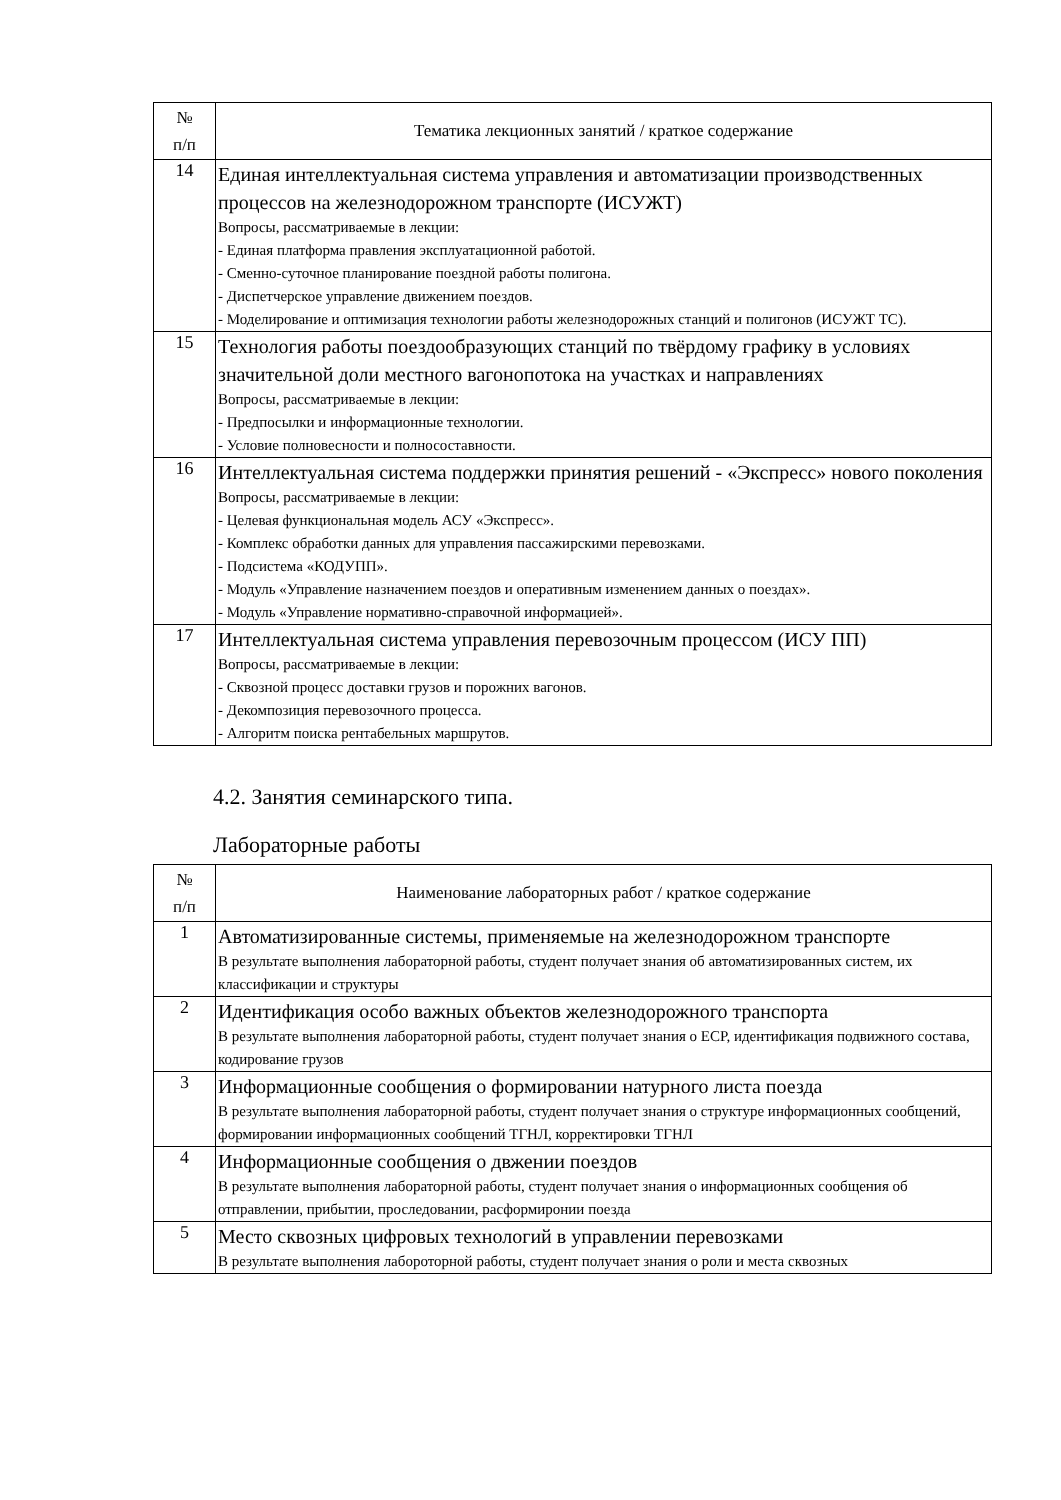| № п/п | Тематика лекционных занятий / краткое содержание |
| --- | --- |
| 14 | Единая интеллектуальная система управления и автоматизации производственных процессов на железнодорожном транспорте (ИСУЖТ) Вопросы, рассматриваемые в лекции: - Единая платформа правления эксплуатационной работой. - Сменно-суточное планирование поездной работы полигона. - Диспетчерское управление движением поездов. - Моделирование и оптимизация технологии работы железнодорожных станций и полигонов (ИСУЖТ ТС). |
| 15 | Технология работы поездообразующих станций по твёрдому графику в условиях значительной доли местного вагонопотока на участках и направлениях Вопросы, рассматриваемые в лекции: - Предпосылки и информационные технологии. - Условие полновесности и полносоставности. |
| 16 | Интеллектуальная система поддержки принятия решений - «Экспресс» нового поколения Вопросы, рассматриваемые в лекции: - Целевая функциональная модель АСУ «Экспресс». - Комплекс обработки данных для управления пассажирскими перевозками. - Подсистема «КОДУПП». - Модуль «Управление назначением поездов и оперативным изменением данных о поездах». - Модуль «Управление нормативно-справочной информацией». |
| 17 | Интеллектуальная система управления перевозочным процессом (ИСУ ПП) Вопросы, рассматриваемые в лекции: - Сквозной процесс доставки грузов и порожних вагонов. - Декомпозиция перевозочного процесса. - Алгоритм поиска рентабельных маршрутов. |
4.2. Занятия семинарского типа.
Лабораторные работы
| № п/п | Наименование лабораторных работ / краткое содержание |
| --- | --- |
| 1 | Автоматизированные системы, применяемые на железнодорожном транспорте В результате выполнения лабораторной работы, студент получает знания об автоматизированных систем, их классификации и структуры |
| 2 | Идентификация особо важных объектов железнодорожного транспорта В результате выполнения лабораторной работы, студент получает знания о ЕСР, идентификация подвижного состава, кодирование грузов |
| 3 | Информационные сообщения о формировании натурного листа поезда В результате выполнения лабораторной работы, студент получает знания о структуре информационных сообщений, формировании информационных сообщений ТГНЛ, корректировки ТГНЛ |
| 4 | Информационные сообщения о двжении поездов В результате выполнения лабораторной работы, студент получает знания о информационных сообщения об отправлении, прибытии, проследовании, расформиронии поезда |
| 5 | Место сквозных цифровых технологий в управлении перевозками В результате выполнения лабороторной работы, студент получает знания о роли и места сквозных |